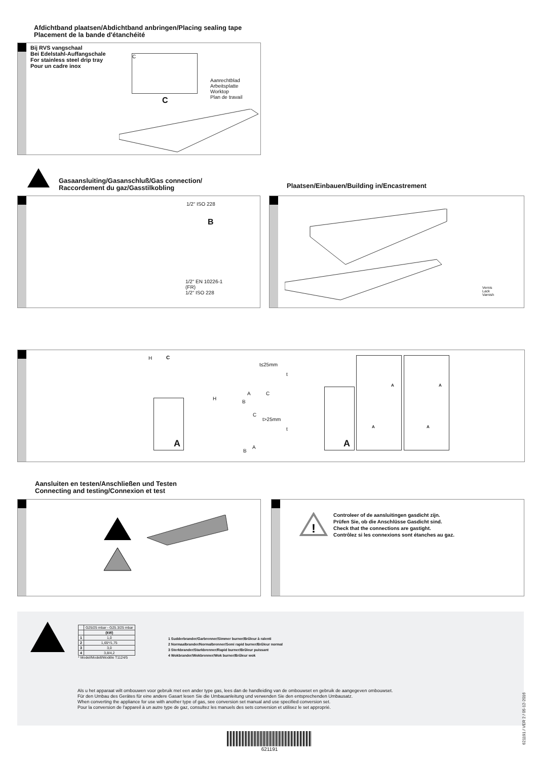Afdichtband plaatsen/Abdichtband anbringen/Placing sealing tape
Placement de la bande d'étanchéité
Bij RVS vangschaal
Bei Edelstahl-Auffangschale
For stainless steel drip tray
Pour un cadre inox
Aanrechtblad
Arbeitsplatte
Worktop
Plan de travail
C
C
Gasaansluiting/Gasanschluß/Gas connection/
Raccordement du gaz/Gasstilkobling
Plaatsen/Einbauen/Building in/Encastrement
1/2“ ISO 228
B
1/2“ EN 10226-1
(FR)
1/2“ ISO 228
Vernis
Lack
Varnish
H C
t≤25mm
t
H
B
A C
C
t>25mm
t
B
A
A
A
A
A
A
A
Aansluiten en testen/Anschließen und Testen
Connecting and testing/Connexion et test
!
Controleer of de aansluitingen gasdicht zijn.
Prüfen Sie, ob die Anschlüsse Gasdicht sind.
Check that the connections are gastight.
Contrôlez si les connexions sont étanches au gaz.
| | G25/25 mbar - G25.3/25 mbar |
| --- | --- |
| | (kW) |
| 1 | 1,0 |
| 2 | 1,65*/1,75 |
| 3 | 3,0 |
| 4 | 3,8/4,2 |
* Model/Modell/Modèle T1124/5
1 Sudderbrander/Garbrenner/Simmer burner/Brûleur à ralenti
2 Normaalbrander/Normalbrenner/Semi rapid burner/Brûleur normal
3 Sterkbrander/Starkbrenner/Rapid burner/Brûleur puissant
4 Wokbrander/Wokbrenner/Wok burner/Brûleur wok
Als u het apparaat wilt ombouwen voor gebruik met een ander type gas, lees dan de handleiding van de ombouwset en gebruik de aangegeven ombouwset.
Für den Umbau des Gerätes für eine andere Gasart lesen Sie die Umbauanleitung und verwenden Sie den entsprechenden Umbausatz.
When converting the appliance for use with another type of gas, see conversion set manual and use specified conversion set.
Pour la conversion de l'appareil à un autre type de gaz, consultez les manuels des sets conversion et utilisez le set approprié.
621191
621191 / VER 2 / 05-12-2016